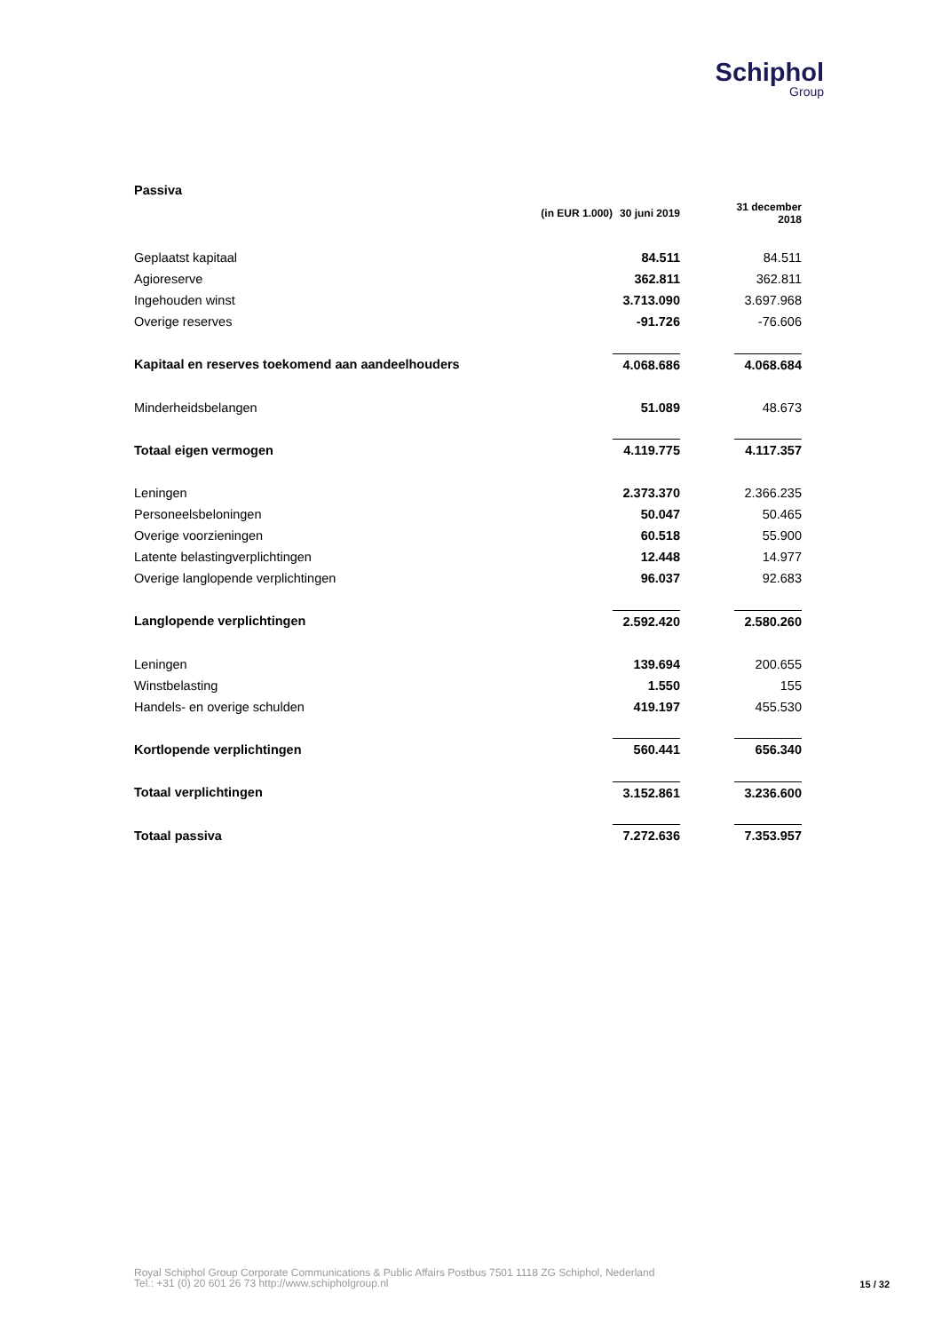Schiphol
Group
| Passiva | | | |
| (in EUR 1.000) | 30 juni 2019 | | 31 december 2018 |
| Geplaatst kapitaal | 84.511 | | 84.511 |
| Agioreserve | 362.811 | | 362.811 |
| Ingehouden winst | 3.713.090 | | 3.697.968 |
| Overige reserves | -91.726 | | -76.606 |
| Kapitaal en reserves toekomend aan aandeelhouders | 4.068.686 | | 4.068.684 |
| Minderheidsbelangen | 51.089 | | 48.673 |
| Totaal eigen vermogen | 4.119.775 | | 4.117.357 |
| Leningen | 2.373.370 | | 2.366.235 |
| Personeelsbeloningen | 50.047 | | 50.465 |
| Overige voorzieningen | 60.518 | | 55.900 |
| Latente belastingverplichtingen | 12.448 | | 14.977 |
| Overige langlopende verplichtingen | 96.037 | | 92.683 |
| Langlopende verplichtingen | 2.592.420 | | 2.580.260 |
| Leningen | 139.694 | | 200.655 |
| Winstbelasting | 1.550 | | 155 |
| Handels- en overige schulden | 419.197 | | 455.530 |
| Kortlopende verplichtingen | 560.441 | | 656.340 |
| Totaal verplichtingen | 3.152.861 | | 3.236.600 |
| Totaal passiva | 7.272.636 | | 7.353.957 |
Royal Schiphol Group Corporate Communications & Public Affairs Postbus 7501 1118 ZG Schiphol, Nederland
Tel.: +31 (0) 20 601 26 73 http://www.schipholgroup.nl
15 / 32